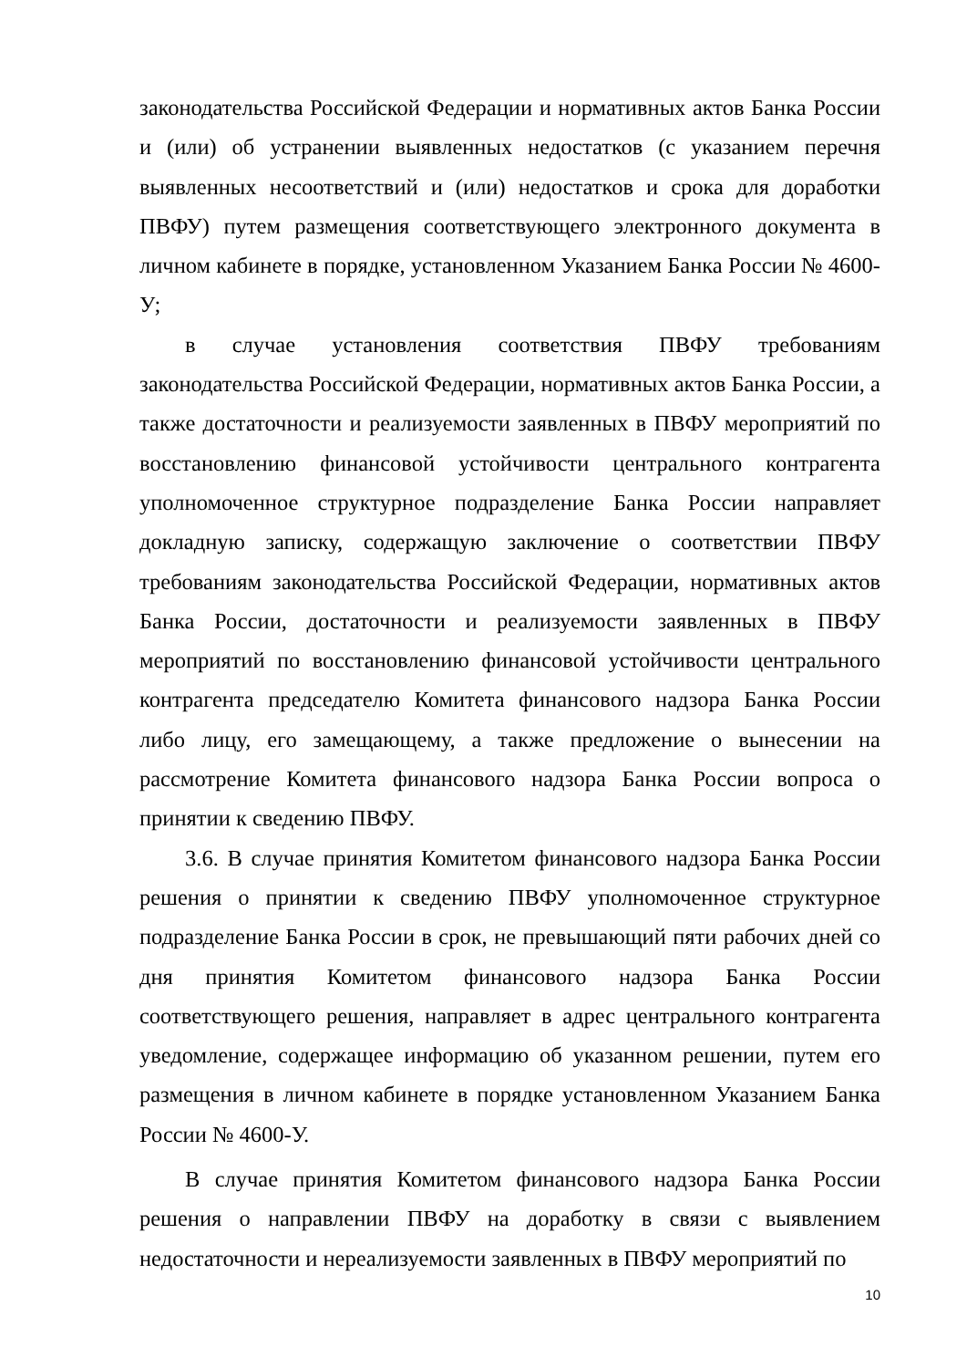законодательства Российской Федерации и нормативных актов Банка России и (или) об устранении выявленных недостатков (с указанием перечня выявленных несоответствий и (или) недостатков и срока для доработки ПВФУ) путем размещения соответствующего электронного документа в личном кабинете в порядке, установленном Указанием Банка России № 4600-У;
в случае установления соответствия ПВФУ требованиям законодательства Российской Федерации, нормативных актов Банка России, а также достаточности и реализуемости заявленных в ПВФУ мероприятий по восстановлению финансовой устойчивости центрального контрагента уполномоченное структурное подразделение Банка России направляет докладную записку, содержащую заключение о соответствии ПВФУ требованиям законодательства Российской Федерации, нормативных актов Банка России, достаточности и реализуемости заявленных в ПВФУ мероприятий по восстановлению финансовой устойчивости центрального контрагента председателю Комитета финансового надзора Банка России либо лицу, его замещающему, а также предложение о вынесении на рассмотрение Комитета финансового надзора Банка России вопроса о принятии к сведению ПВФУ.
3.6. В случае принятия Комитетом финансового надзора Банка России решения о принятии к сведению ПВФУ уполномоченное структурное подразделение Банка России в срок, не превышающий пяти рабочих дней со дня принятия Комитетом финансового надзора Банка России соответствующего решения, направляет в адрес центрального контрагента уведомление, содержащее информацию об указанном решении, путем его размещения в личном кабинете в порядке установленном Указанием Банка России № 4600-У.
В случае принятия Комитетом финансового надзора Банка России решения о направлении ПВФУ на доработку в связи с выявлением недостаточности и нереализуемости заявленных в ПВФУ мероприятий по
10